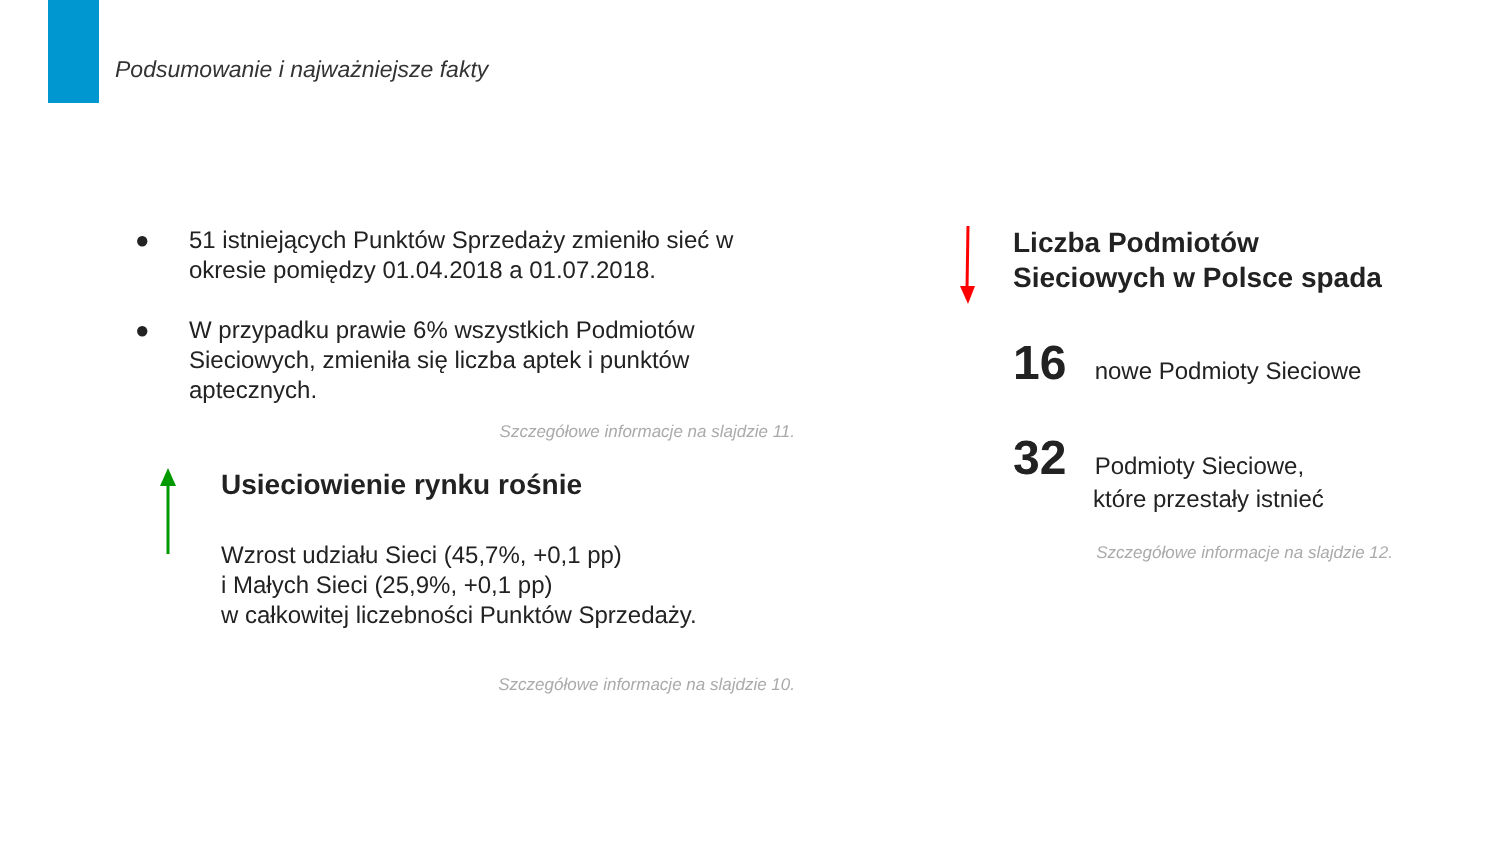Podsumowanie i najważniejsze fakty
● 51 istniejących Punktów Sprzedaży zmieniło sieć w okresie pomiędzy 01.04.2018 a 01.07.2018.
● W przypadku prawie 6% wszystkich Podmiotów Sieciowych, zmieniła się liczba aptek i punktów aptecznych.
Szczegółowe informacje na slajdzie 11.
Usieciowienie rynku rośnie
Wzrost udziału Sieci (45,7%, +0,1 pp)
i Małych Sieci (25,9%, +0,1 pp)
w całkowitej liczebności Punktów Sprzedaży.
Szczegółowe informacje na slajdzie 10.
Liczba Podmiotów
Sieciowych w Polsce spada
16 nowe Podmioty Sieciowe
32 Podmioty Sieciowe,
które przestały istnieć
Szczegółowe informacje na slajdzie 12.